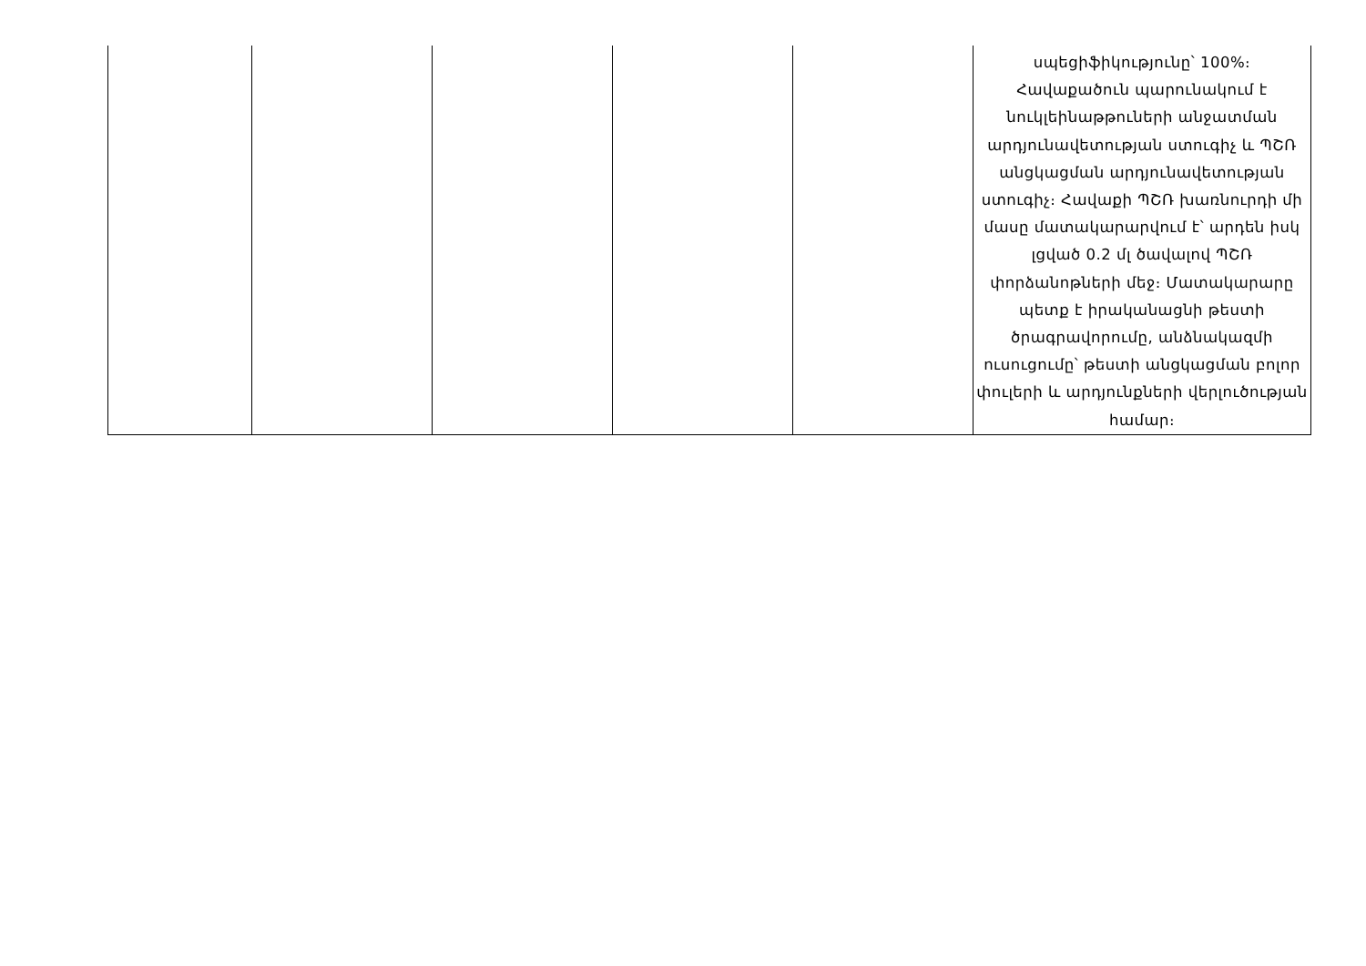| | | | | | սպեցիֆիկությունը՝ 100%։ Հավաքածուն պարունակում է նուկլեինաթթուների անջատման արդյունավետության ստուգիչ և ՊՇՌ անցկացման արդյունավետության ստուգիչ։ Հավաքի ՊՇՌ խառնուրդի մի մասը մատակարարվում է՝ արդեն իսկ լցված 0.2 մլ ծավալով ՊՇՌ փորձանոթների մեջ։ Մատակարարը պետք է իրականացնի թեստի ծրագրավորումը, անձնակազմի ուսուցումը՝ թեստի անցկացման բոլոր փուլերի և արդյունքների վերլուծության համար։ |